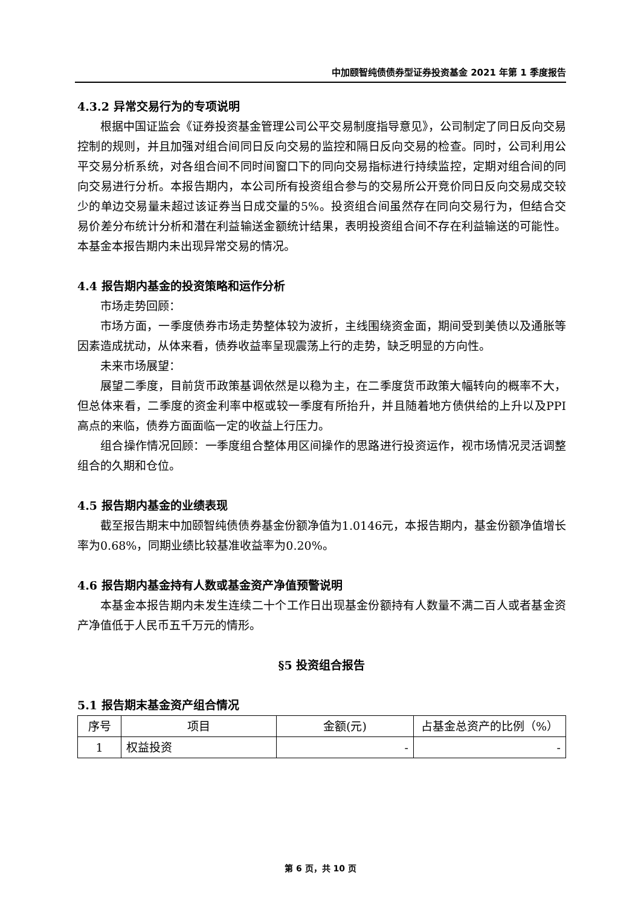中加颐智纯债债券型证券投资基金 2021 年第 1 季度报告
4.3.2 异常交易行为的专项说明
根据中国证监会《证券投资基金管理公司公平交易制度指导意见》，公司制定了同日反向交易控制的规则，并且加强对组合间同日反向交易的监控和隔日反向交易的检查。同时，公司利用公平交易分析系统，对各组合间不同时间窗口下的同向交易指标进行持续监控，定期对组合间的同向交易进行分析。本报告期内，本公司所有投资组合参与的交易所公开竞价同日反向交易成交较少的单边交易量未超过该证券当日成交量的5%。投资组合间虽然存在同向交易行为，但结合交易价差分布统计分析和潜在利益输送金额统计结果，表明投资组合间不存在利益输送的可能性。本基金本报告期内未出现异常交易的情况。
4.4 报告期内基金的投资策略和运作分析
市场走势回顾：
市场方面，一季度债券市场走势整体较为波折，主线围绕资金面，期间受到美债以及通胀等因素造成扰动，从体来看，债券收益率呈现震荡上行的走势，缺乏明显的方向性。
未来市场展望：
展望二季度，目前货币政策基调依然是以稳为主，在二季度货币政策大幅转向的概率不大，但总体来看，二季度的资金利率中枢或较一季度有所抬升，并且随着地方债供给的上升以及PPI高点的来临，债券方面面临一定的收益上行压力。
组合操作情况回顾：一季度组合整体用区间操作的思路进行投资运作，视市场情况灵活调整组合的久期和仓位。
4.5 报告期内基金的业绩表现
截至报告期末中加颐智纯债债券基金份额净值为1.0146元，本报告期内，基金份额净值增长率为0.68%，同期业绩比较基准收益率为0.20%。
4.6 报告期内基金持有人数或基金资产净值预警说明
本基金本报告期内未发生连续二十个工作日出现基金份额持有人数量不满二百人或者基金资产净值低于人民币五千万元的情形。
§5 投资组合报告
5.1 报告期末基金资产组合情况
| 序号 | 项目 | 金额(元) | 占基金总资产的比例（%） |
| --- | --- | --- | --- |
| 1 | 权益投资 | - | - |
第 6 页，共 10 页